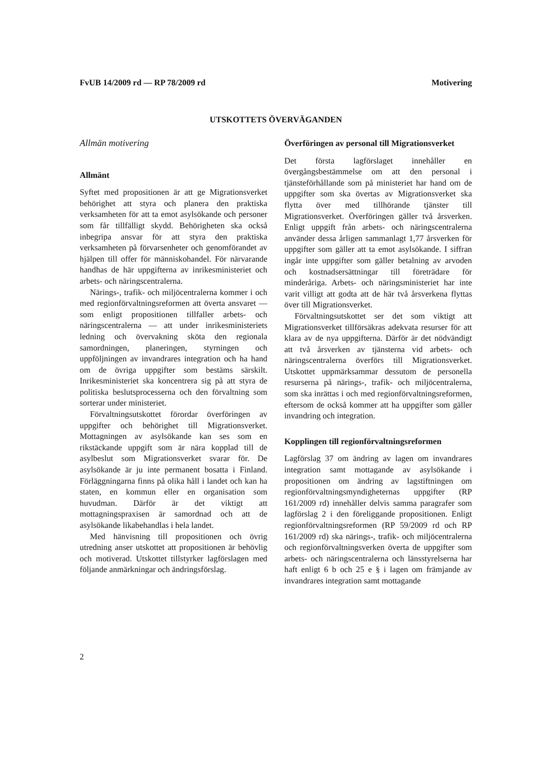FvUB 14/2009 rd — RP 78/2009 rd Motivering
UTSKOTTETS ÖVERVÄGANDEN
Allmän motivering
Allmänt
Syftet med propositionen är att ge Migrationsverket behörighet att styra och planera den praktiska verksamheten för att ta emot asylsökande och personer som får tillfälligt skydd. Behörigheten ska också inbegripa ansvar för att styra den praktiska verksamheten på förvarsenheter och genomförandet av hjälpen till offer för människohandel. För närvarande handhas de här uppgifterna av inrikesministeriet och arbets- och näringscentralerna.
Närings-, trafik- och miljöcentralerna kommer i och med regionförvaltningsreformen att överta ansvaret — som enligt propositionen tillfaller arbets- och näringscentralerna — att under inrikesministeriets ledning och övervakning sköta den regionala samordningen, planeringen, styrningen och uppföljningen av invandrares integration och ha hand om de övriga uppgifter som bestäms särskilt. Inrikesministeriet ska koncentrera sig på att styra de politiska beslutsprocesserna och den förvaltning som sorterar under ministeriet.
Förvaltningsutskottet förordar överföringen av uppgifter och behörighet till Migrationsverket. Mottagningen av asylsökande kan ses som en rikstäckande uppgift som är nära kopplad till de asylbeslut som Migrationsverket svarar för. De asylsökande är ju inte permanent bosatta i Finland. Förläggningarna finns på olika håll i landet och kan ha staten, en kommun eller en organisation som huvudman. Därför är det viktigt att mottagningspraxisen är samordnad och att de asylsökande likabehandlas i hela landet.
Med hänvisning till propositionen och övrig utredning anser utskottet att propositionen är behövlig och motiverad. Utskottet tillstyrker lagförslagen med följande anmärkningar och ändringsförslag.
Överföringen av personal till Migrationsverket
Det första lagförslaget innehåller en övergångsbestämmelse om att den personal i tjänsteförhållande som på ministeriet har hand om de uppgifter som ska övertas av Migrationsverket ska flytta över med tillhörande tjänster till Migrationsverket. Överföringen gäller två årsverken. Enligt uppgift från arbets- och näringscentralerna använder dessa årligen sammanlagt 1,77 årsverken för uppgifter som gäller att ta emot asylsökande. I siffran ingår inte uppgifter som gäller betalning av arvoden och kostnadsersättningar till företrädare för minderåriga. Arbets- och näringsministeriet har inte varit villigt att godta att de här två årsverkena flyttas över till Migrationsverket.
Förvaltningsutskottet ser det som viktigt att Migrationsverket tillförsäkras adekvata resurser för att klara av de nya uppgifterna. Därför är det nödvändigt att två årsverken av tjänsterna vid arbets- och näringscentralerna överförs till Migrationsverket. Utskottet uppmärksammar dessutom de personella resurserna på närings-, trafik- och miljöcentralerna, som ska inrättas i och med regionförvaltningsreformen, eftersom de också kommer att ha uppgifter som gäller invandring och integration.
Kopplingen till regionförvaltningsreformen
Lagförslag 37 om ändring av lagen om invandrares integration samt mottagande av asylsökande i propositionen om ändring av lagstiftningen om regionförvaltningsmyndigheternas uppgifter (RP 161/2009 rd) innehåller delvis samma paragrafer som lagförslag 2 i den föreliggande propositionen. Enligt regionförvaltningsreformen (RP 59/2009 rd och RP 161/2009 rd) ska närings-, trafik- och miljöcentralerna och regionförvaltningsverken överta de uppgifter som arbets- och näringscentralerna och länsstyrelserna har haft enligt 6 b och 25 e § i lagen om främjande av invandrares integration samt mottagande
2